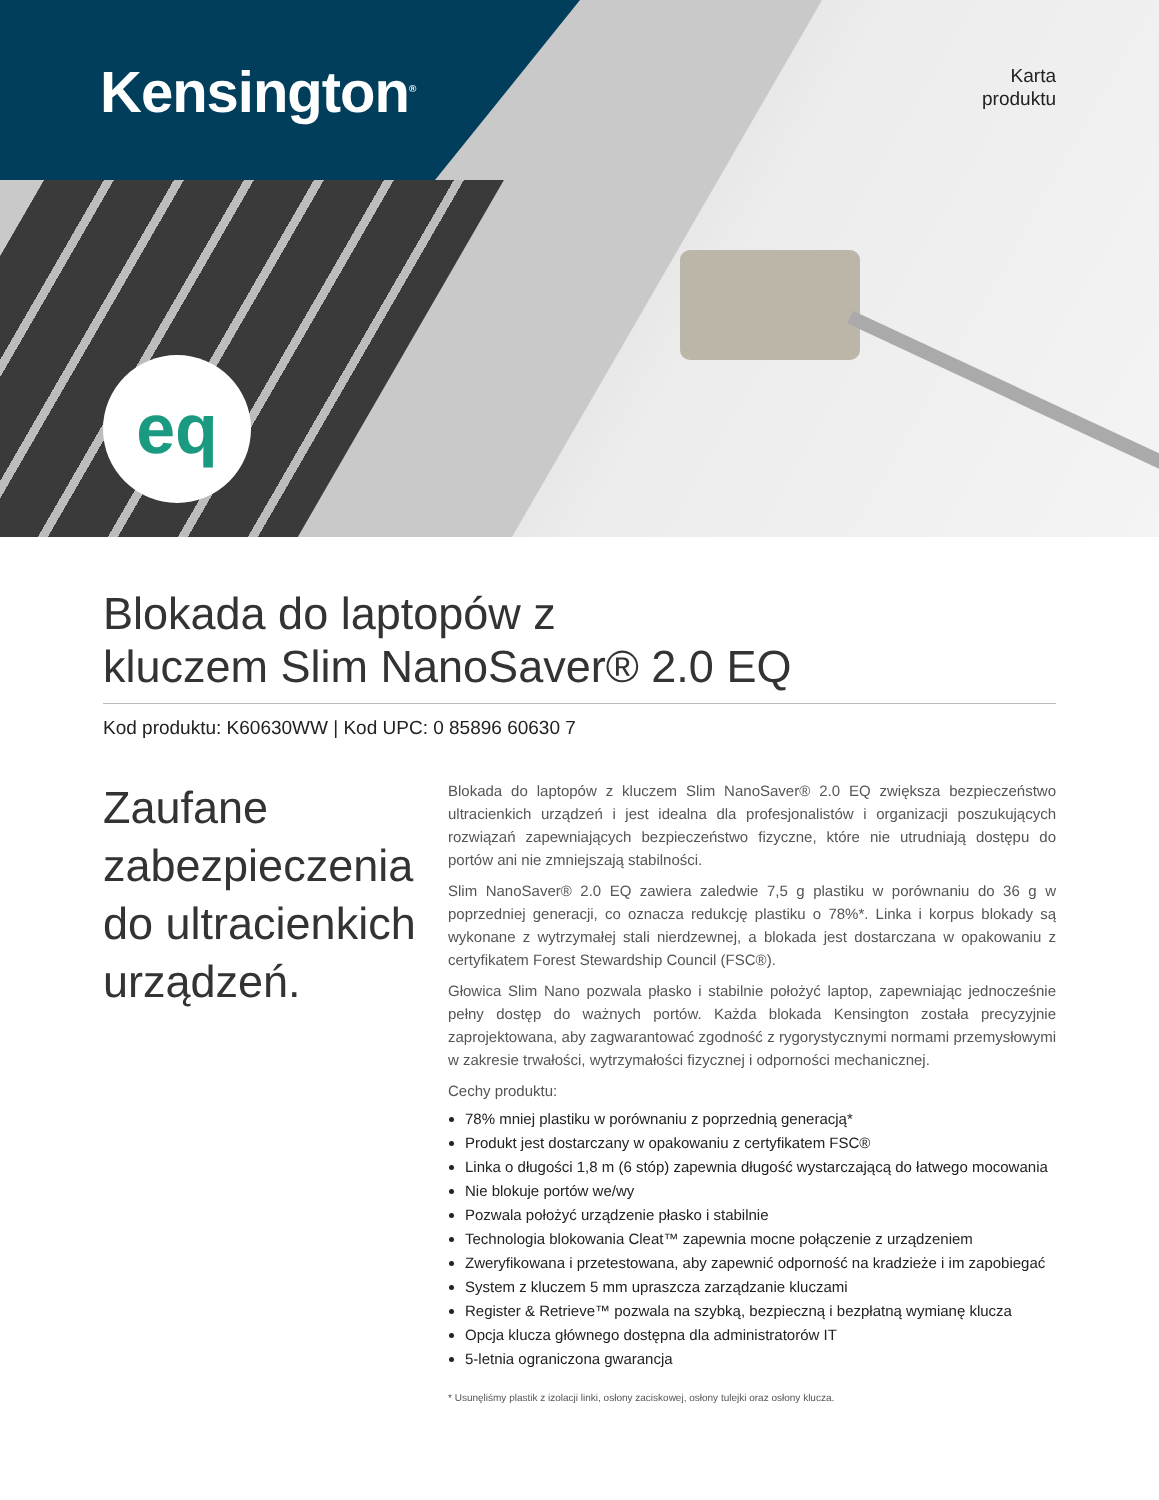Kensington<sup>®</sup>
Karta
produktu
eq
Blokada do laptopów z
kluczem Slim NanoSaver® 2.0 EQ
Kod produktu: K60630WW | Kod UPC: 0 85896 60630 7
Zaufane zabezpieczenia do ultracienkich urządzeń.
Blokada do laptopów z kluczem Slim NanoSaver® 2.0 EQ zwiększa bezpieczeństwo ultracienkich urządzeń i jest idealna dla profesjonalistów i organizacji poszukujących rozwiązań zapewniających bezpieczeństwo fizyczne, które nie utrudniają dostępu do portów ani nie zmniejszają stabilności.
Slim NanoSaver® 2.0 EQ zawiera zaledwie 7,5 g plastiku w porównaniu do 36 g w poprzedniej generacji, co oznacza redukcję plastiku o 78%*. Linka i korpus blokady są wykonane z wytrzymałej stali nierdzewnej, a blokada jest dostarczana w opakowaniu z certyfikatem Forest Stewardship Council (FSC®).
Głowica Slim Nano pozwala płasko i stabilnie położyć laptop, zapewniając jednocześnie pełny dostęp do ważnych portów. Każda blokada Kensington została precyzyjnie zaprojektowana, aby zagwarantować zgodność z rygorystycznymi normami przemysłowymi w zakresie trwałości, wytrzymałości fizycznej i odporności mechanicznej.
Cechy produktu:
78% mniej plastiku w porównaniu z poprzednią generacją*
Produkt jest dostarczany w opakowaniu z certyfikatem FSC®
Linka o długości 1,8 m (6 stóp) zapewnia długość wystarczającą do łatwego mocowania
Nie blokuje portów we/wy
Pozwala położyć urządzenie płasko i stabilnie
Technologia blokowania Cleat™ zapewnia mocne połączenie z urządzeniem
Zweryfikowana i przetestowana, aby zapewnić odporność na kradzieże i im zapobiegać
System z kluczem 5 mm upraszcza zarządzanie kluczami
Register & Retrieve™ pozwala na szybką, bezpieczną i bezpłatną wymianę klucza
Opcja klucza głównego dostępna dla administratorów IT
5-letnia ograniczona gwarancja
* Usunęliśmy plastik z izolacji linki, osłony zaciskowej, osłony tulejki oraz osłony klucza.